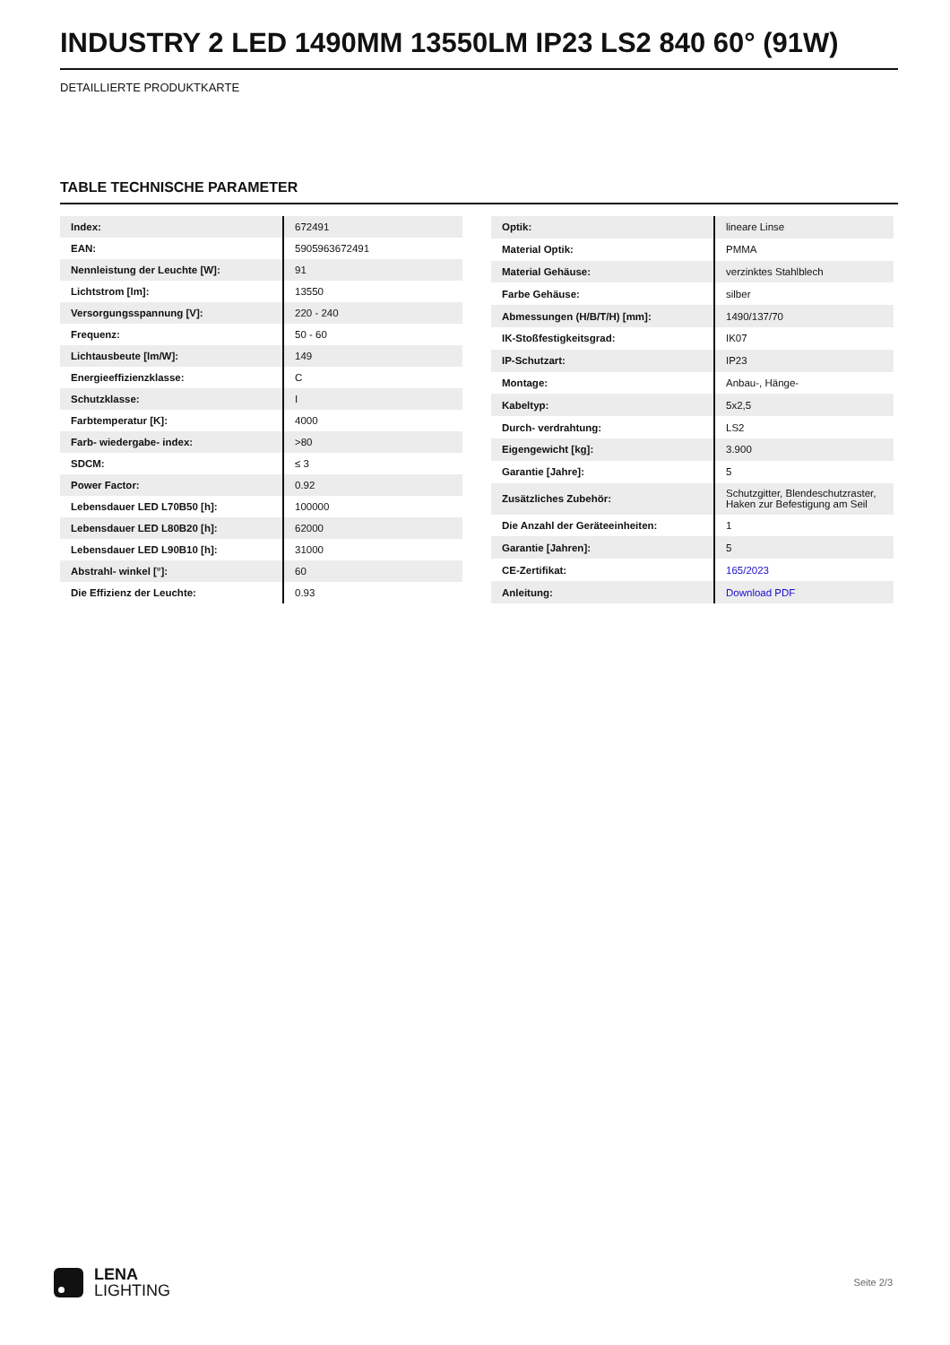INDUSTRY 2 LED 1490MM 13550LM IP23 LS2 840 60° (91W)
DETAILLIERTE PRODUKTKARTE
TABLE TECHNISCHE PARAMETER
| Index: | 672491 |
| EAN: | 5905963672491 |
| Nennleistung der Leuchte [W]: | 91 |
| Lichtstrom [lm]: | 13550 |
| Versorgungsspannung [V]: | 220 - 240 |
| Frequenz: | 50 - 60 |
| Lichtausbeute [lm/W]: | 149 |
| Energieeffizienzklasse: | C |
| Schutzklasse: | I |
| Farbtemperatur [K]: | 4000 |
| Farb- wiedergabe- index: | >80 |
| SDCM: | ≤ 3 |
| Power Factor: | 0.92 |
| Lebensdauer LED L70B50 [h]: | 100000 |
| Lebensdauer LED L80B20 [h]: | 62000 |
| Lebensdauer LED L90B10 [h]: | 31000 |
| Abstrahl- winkel [°]: | 60 |
| Die Effizienz der Leuchte: | 0.93 |
| Optik: | lineare Linse |
| Material Optik: | PMMA |
| Material Gehäuse: | verzinktes Stahlblech |
| Farbe Gehäuse: | silber |
| Abmessungen (H/B/T/H) [mm]: | 1490/137/70 |
| IK-Stoßfestigkeitsgrad: | IK07 |
| IP-Schutzart: | IP23 |
| Montage: | Anbau-, Hänge- |
| Kabeltyp: | 5x2,5 |
| Durch- verdrahtung: | LS2 |
| Eigengewicht [kg]: | 3.900 |
| Garantie [Jahre]: | 5 |
| Zusätzliches Zubehör: | Schutzgitter, Blendeschutzraster, Haken zur Befestigung am Seil |
| Die Anzahl der Geräteeinheiten: | 1 |
| Garantie [Jahren]: | 5 |
| CE-Zertifikat: | 165/2023 |
| Anleitung: | Download PDF |
LENA
LIGHTING
Seite 2/3